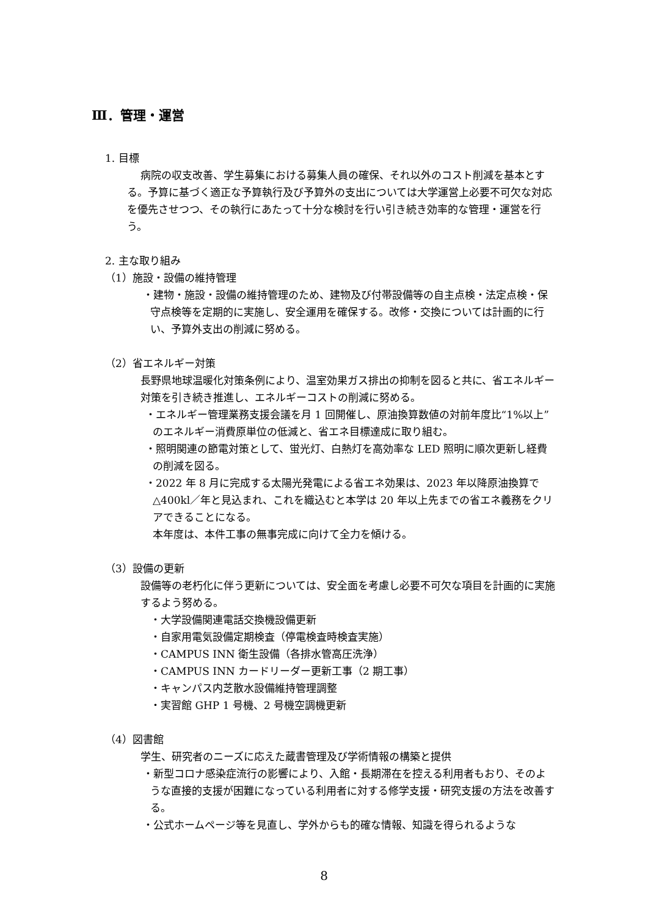Ⅲ．管理・運営
1. 目標
病院の収支改善、学生募集における募集人員の確保、それ以外のコスト削減を基本とする。予算に基づく適正な予算執行及び予算外の支出については大学運営上必要不可欠な対応を優先させつつ、その執行にあたって十分な検討を行い引き続き効率的な管理・運営を行う。
2. 主な取り組み
（1）施設・設備の維持管理
・建物・施設・設備の維持管理のため、建物及び付帯設備等の自主点検・法定点検・保守点検等を定期的に実施し、安全運用を確保する。改修・交換については計画的に行い、予算外支出の削減に努める。
（2）省エネルギー対策
長野県地球温暖化対策条例により、温室効果ガス排出の抑制を図ると共に、省エネルギー対策を引き続き推進し、エネルギーコストの削減に努める。
・エネルギー管理業務支援会議を月 1 回開催し、原油換算数値の対前年度比“1%以上”のエネルギー消費原単位の低減と、省エネ目標達成に取り組む。
・照明関連の節電対策として、蛍光灯、白熱灯を高効率な LED 照明に順次更新し経費の削減を図る。
・2022 年 8 月に完成する太陽光発電による省エネ効果は、2023 年以降原油換算で△400kl／年と見込まれ、これを織込むと本学は 20 年以上先までの省エネ義務をクリアできることになる。
本年度は、本件工事の無事完成に向けて全力を傾ける。
（3）設備の更新
設備等の老朽化に伴う更新については、安全面を考慮し必要不可欠な項目を計画的に実施するよう努める。
・大学設備関連電話交換機設備更新
・自家用電気設備定期検査（停電検査時検査実施）
・CAMPUS INN 衛生設備（各排水管高圧洗浄）
・CAMPUS INN カードリーダー更新工事（2 期工事）
・キャンパス内芝散水設備維持管理調整
・実習館 GHP 1 号機、2 号機空調機更新
（4）図書館
学生、研究者のニーズに応えた蔵書管理及び学術情報の構築と提供
・新型コロナ感染症流行の影響により、入館・長期滞在を控える利用者もおり、そのような直接的支援が困難になっている利用者に対する修学支援・研究支援の方法を改善する。
・公式ホームページ等を見直し、学外からも的確な情報、知識を得られるような
8